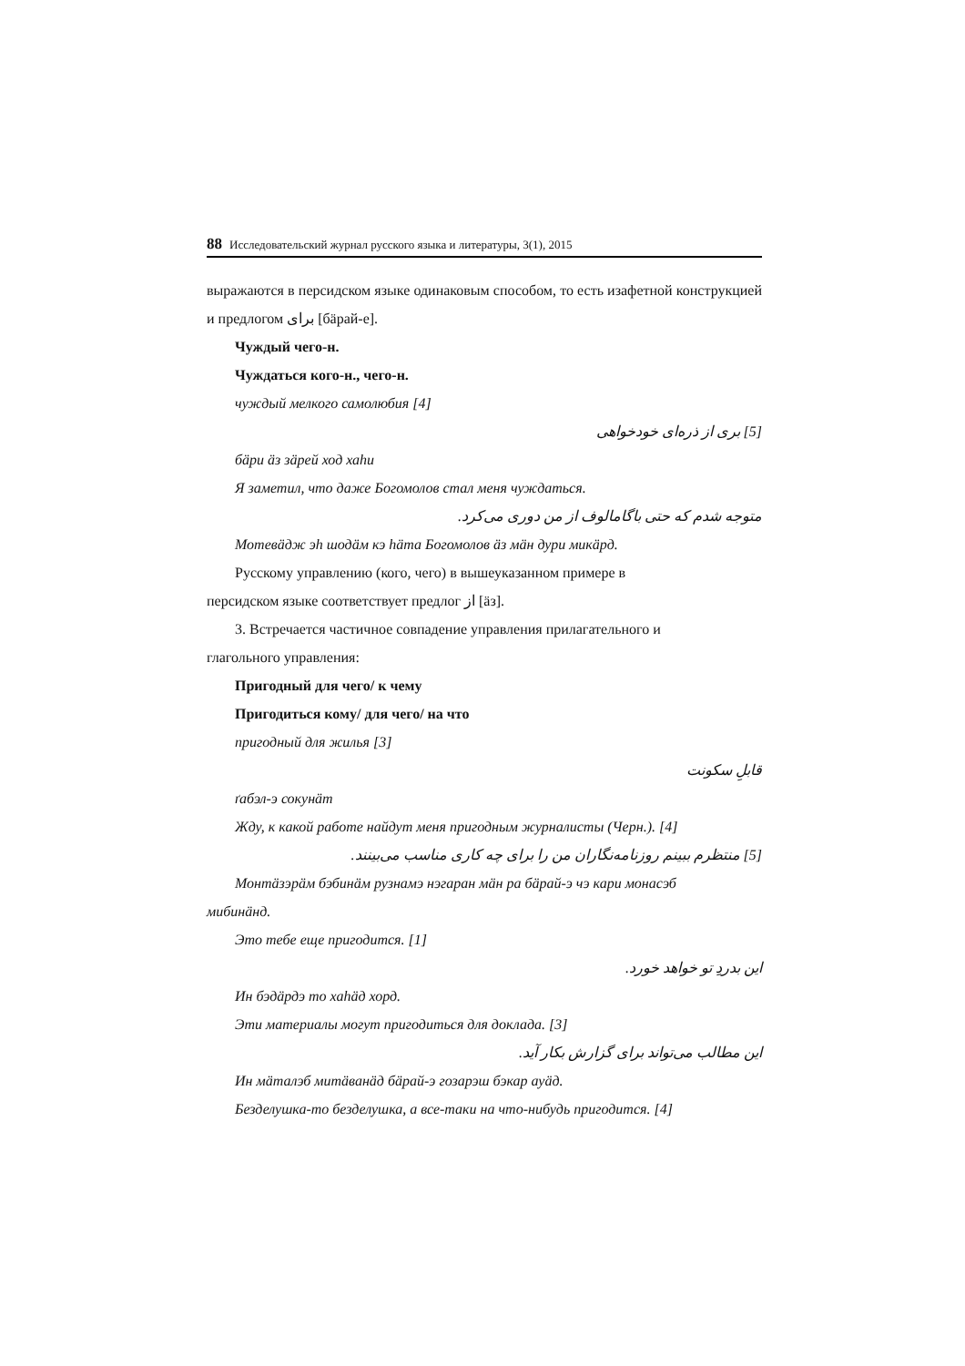88 Исследовательский журнал русского языка и литературы, 3(1), 2015
выражаются в персидском языке одинаковым способом, то есть изафетной конструкцией и предлогом برای [бäрай-е].
Чуждый чего-н.
Чуждаться кого-н., чего-н.
чуждый мелкого самолюбия [4]
[5] بری از ذره‌ای خودخواهی
бäри äз зäрей ход хаhи
Я заметил, что даже Богомолов стал меня чуждаться.
متوجه شدم که حتی باگامالوف از من دوری می‌کرد.
Мотевäдж эh шодäм кэ häта Богомолов äз мäн дури микäрд.
Русскому управлению (кого, чего) в вышеуказанном примере в
персидском языке соответствует предлог از [äз].
3. Встречается частичное совпадение управления прилагательного и
глагольного управления:
Пригодный для чего/ к чему
Пригодиться кому/ для чего/ на что
пригодный для жилья [3]
قابلِ سکونت
ґабэл-э сокунäт
Жду, к какой работе найдут меня пригодным журналисты (Черн.). [4]
[5] منتظرم ببینم روزنامه‌نگاران من را برای چه کاری مناسب می‌بینند.
Монтäзэрäм бэбинäм рузнамэ нэгаран мäн ра бäрай-э чэ кари монасэб
мибинäнд.
Это тебе еще пригодится. [1]
این بدردِ تو خواهد خورد.
Ин бэдäрдэ то хаhäд хорд.
Эти материалы могут пригодиться для доклада. [3]
این مطالب می‌تواند برای گزارش بکار آید.
Ин мäталэб митäванäд бäрай-э гозарэш бэкар ауäд.
Безделушка-то безделушка, а все-таки на что-нибудь пригодится. [4]